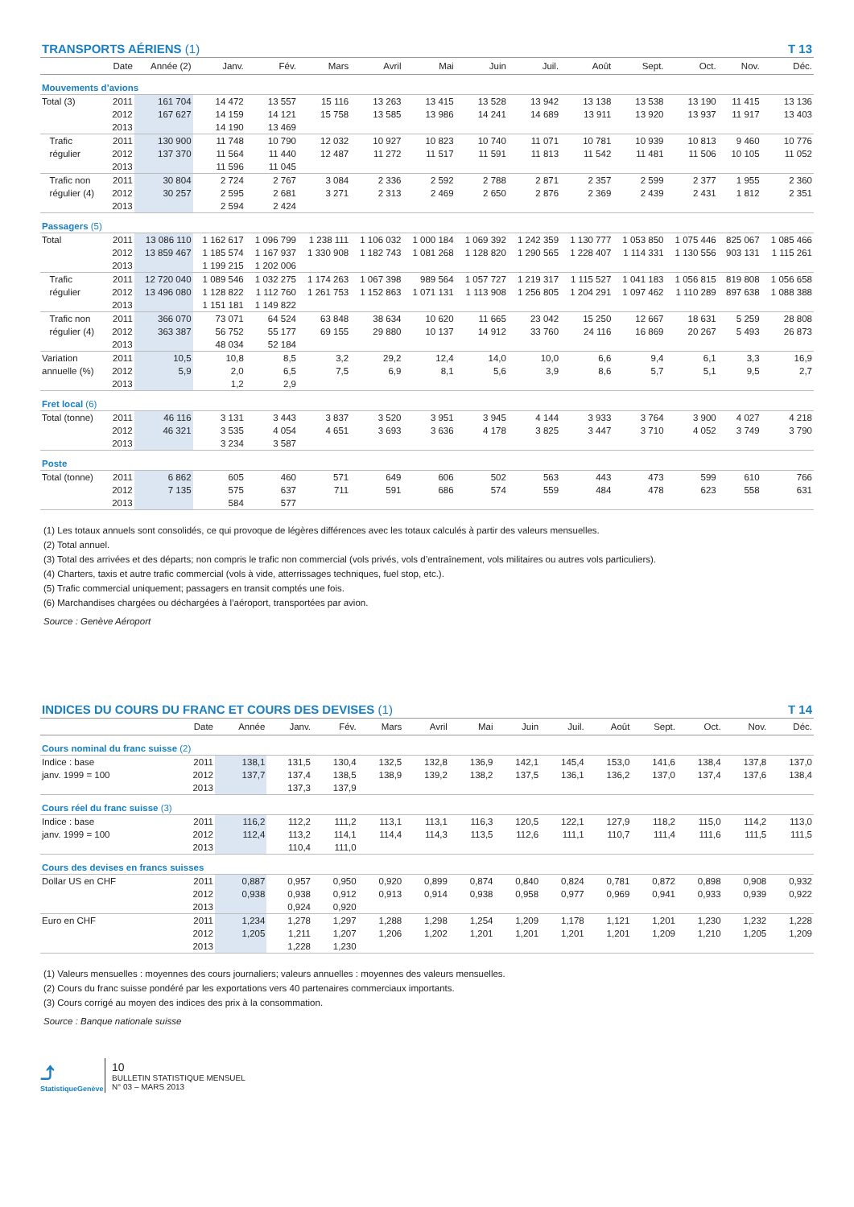TRANSPORTS AÉRIENS (1) T 13
| | Date | Année (2) | Janv. | Fév. | Mars | Avril | Mai | Juin | Juil. | Août | Sept. | Oct. | Nov. | Déc. |
| --- | --- | --- | --- | --- | --- | --- | --- | --- | --- | --- | --- | --- | --- | --- |
| Mouvements d’avions | | | | | | | | | | | | | | |
| Total (3) | 2011 | 161 704 | 14 472 | 13 557 | 15 116 | 13 263 | 13 415 | 13 528 | 13 942 | 13 138 | 13 538 | 13 190 | 11 415 | 13 136 |
| | 2012 | 167 627 | 14 159 | 14 121 | 15 758 | 13 585 | 13 986 | 14 241 | 14 689 | 13 911 | 13 920 | 13 937 | 11 917 | 13 403 |
| | 2013 | | 14 190 | 13 469 | | | | | | | | | | |
| Trafic | 2011 | 130 900 | 11 748 | 10 790 | 12 032 | 10 927 | 10 823 | 10 740 | 11 071 | 10 781 | 10 939 | 10 813 | 9 460 | 10 776 |
| régulier | 2012 | 137 370 | 11 564 | 11 440 | 12 487 | 11 272 | 11 517 | 11 591 | 11 813 | 11 542 | 11 481 | 11 506 | 10 105 | 11 052 |
| | 2013 | | 11 596 | 11 045 | | | | | | | | | | |
| Trafic non | 2011 | 30 804 | 2 724 | 2 767 | 3 084 | 2 336 | 2 592 | 2 788 | 2 871 | 2 357 | 2 599 | 2 377 | 1 955 | 2 360 |
| régulier (4) | 2012 | 30 257 | 2 595 | 2 681 | 3 271 | 2 313 | 2 469 | 2 650 | 2 876 | 2 369 | 2 439 | 2 431 | 1 812 | 2 351 |
| | 2013 | | 2 594 | 2 424 | | | | | | | | | | |
| Passagers (5) | | | | | | | | | | | | | | |
| Total | 2011 | 13 086 110 | 1 162 617 | 1 096 799 | 1 238 111 | 1 106 032 | 1 000 184 | 1 069 392 | 1 242 359 | 1 130 777 | 1 053 850 | 1 075 446 | 825 067 | 1 085 466 |
| | 2012 | 13 859 467 | 1 185 574 | 1 167 937 | 1 330 908 | 1 182 743 | 1 081 268 | 1 128 820 | 1 290 565 | 1 228 407 | 1 114 331 | 1 130 556 | 903 131 | 1 115 261 |
| | 2013 | | 1 199 215 | 1 202 006 | | | | | | | | | | |
| Trafic | 2011 | 12 720 040 | 1 089 546 | 1 032 275 | 1 174 263 | 1 067 398 | 989 564 | 1 057 727 | 1 219 317 | 1 115 527 | 1 041 183 | 1 056 815 | 819 808 | 1 056 658 |
| régulier | 2012 | 13 496 080 | 1 128 822 | 1 112 760 | 1 261 753 | 1 152 863 | 1 071 131 | 1 113 908 | 1 256 805 | 1 204 291 | 1 097 462 | 1 110 289 | 897 638 | 1 088 388 |
| | 2013 | | 1 151 181 | 1 149 822 | | | | | | | | | | |
| Trafic non | 2011 | 366 070 | 73 071 | 64 524 | 63 848 | 38 634 | 10 620 | 11 665 | 23 042 | 15 250 | 12 667 | 18 631 | 5 259 | 28 808 |
| régulier (4) | 2012 | 363 387 | 56 752 | 55 177 | 69 155 | 29 880 | 10 137 | 14 912 | 33 760 | 24 116 | 16 869 | 20 267 | 5 493 | 26 873 |
| | 2013 | | 48 034 | 52 184 | | | | | | | | | | |
| Variation | 2011 | 10,5 | 10,8 | 8,5 | 3,2 | 29,2 | 12,4 | 14,0 | 10,0 | 6,6 | 9,4 | 6,1 | 3,3 | 16,9 |
| annuelle (%) | 2012 | 5,9 | 2,0 | 6,5 | 7,5 | 6,9 | 8,1 | 5,6 | 3,9 | 8,6 | 5,7 | 5,1 | 9,5 | 2,7 |
| | 2013 | | 1,2 | 2,9 | | | | | | | | | | |
| Fret local (6) | | | | | | | | | | | | | | |
| Total (tonne) | 2011 | 46 116 | 3 131 | 3 443 | 3 837 | 3 520 | 3 951 | 3 945 | 4 144 | 3 933 | 3 764 | 3 900 | 4 027 | 4 218 |
| | 2012 | 46 321 | 3 535 | 4 054 | 4 651 | 3 693 | 3 636 | 4 178 | 3 825 | 3 447 | 3 710 | 4 052 | 3 749 | 3 790 |
| | 2013 | | 3 234 | 3 587 | | | | | | | | | | |
| Poste | | | | | | | | | | | | | | |
| Total (tonne) | 2011 | 6 862 | 605 | 460 | 571 | 649 | 606 | 502 | 563 | 443 | 473 | 599 | 610 | 766 |
| | 2012 | 7 135 | 575 | 637 | 711 | 591 | 686 | 574 | 559 | 484 | 478 | 623 | 558 | 631 |
| | 2013 | | 584 | 577 | | | | | | | | | | |
(1) Les totaux annuels sont consolidés, ce qui provoque de légères différences avec les totaux calculés à partir des valeurs mensuelles.
(2) Total annuel.
(3) Total des arrivées et des départs; non compris le trafic non commercial (vols privés, vols d’entraînement, vols militaires ou autres vols particuliers).
(4) Charters, taxis et autre trafic commercial (vols à vide, atterrissages techniques, fuel stop, etc.).
(5) Trafic commercial uniquement; passagers en transit comptés une fois.
(6) Marchandises chargées ou déchargées à l’aéroport, transportées par avion.
Source : Genève Aéroport
INDICES DU COURS DU FRANC ET COURS DES DEVISES (1) T 14
| | Date | Année | Janv. | Fév. | Mars | Avril | Mai | Juin | Juil. | Août | Sept. | Oct. | Nov. | Déc. |
| --- | --- | --- | --- | --- | --- | --- | --- | --- | --- | --- | --- | --- | --- | --- |
| Cours nominal du franc suisse (2) | | | | | | | | | | | | | | |
| Indice : base | 2011 | 138,1 | 131,5 | 130,4 | 132,5 | 132,8 | 136,9 | 142,1 | 145,4 | 153,0 | 141,6 | 138,4 | 137,8 | 137,0 |
| janv. 1999 = 100 | 2012 | 137,7 | 137,4 | 138,5 | 138,9 | 139,2 | 138,2 | 137,5 | 136,1 | 136,2 | 137,0 | 137,4 | 137,6 | 138,4 |
| | 2013 | | 137,3 | 137,9 | | | | | | | | | | |
| Cours réel du franc suisse (3) | | | | | | | | | | | | | | |
| Indice : base | 2011 | 116,2 | 112,2 | 111,2 | 113,1 | 113,1 | 116,3 | 120,5 | 122,1 | 127,9 | 118,2 | 115,0 | 114,2 | 113,0 |
| janv. 1999 = 100 | 2012 | 112,4 | 113,2 | 114,1 | 114,4 | 114,3 | 113,5 | 112,6 | 111,1 | 110,7 | 111,4 | 111,6 | 111,5 | 111,5 |
| | 2013 | | 110,4 | 111,0 | | | | | | | | | | |
| Cours des devises en francs suisses | | | | | | | | | | | | | | |
| Dollar US en CHF | 2011 | 0,887 | 0,957 | 0,950 | 0,920 | 0,899 | 0,874 | 0,840 | 0,824 | 0,781 | 0,872 | 0,898 | 0,908 | 0,932 |
| | 2012 | 0,938 | 0,938 | 0,912 | 0,913 | 0,914 | 0,938 | 0,958 | 0,977 | 0,969 | 0,941 | 0,933 | 0,939 | 0,922 |
| | 2013 | | 0,924 | 0,920 | | | | | | | | | | |
| Euro en CHF | 2011 | 1,234 | 1,278 | 1,297 | 1,288 | 1,298 | 1,254 | 1,209 | 1,178 | 1,121 | 1,201 | 1,230 | 1,232 | 1,228 |
| | 2012 | 1,205 | 1,211 | 1,207 | 1,206 | 1,202 | 1,201 | 1,201 | 1,201 | 1,201 | 1,209 | 1,210 | 1,205 | 1,209 |
| | 2013 | | 1,228 | 1,230 | | | | | | | | | | |
(1) Valeurs mensuelles : moyennes des cours journaliers; valeurs annuelles : moyennes des valeurs mensuelles.
(2) Cours du franc suisse pondéré par les exportations vers 40 partenaires commerciaux importants.
(3) Cours corrigé au moyen des indices des prix à la consommation.
Source : Banque nationale suisse
⤴
StatistiqueGenève
10
BULLETIN STATISTIQUE MENSUEL
N° 03 – MARS 2013